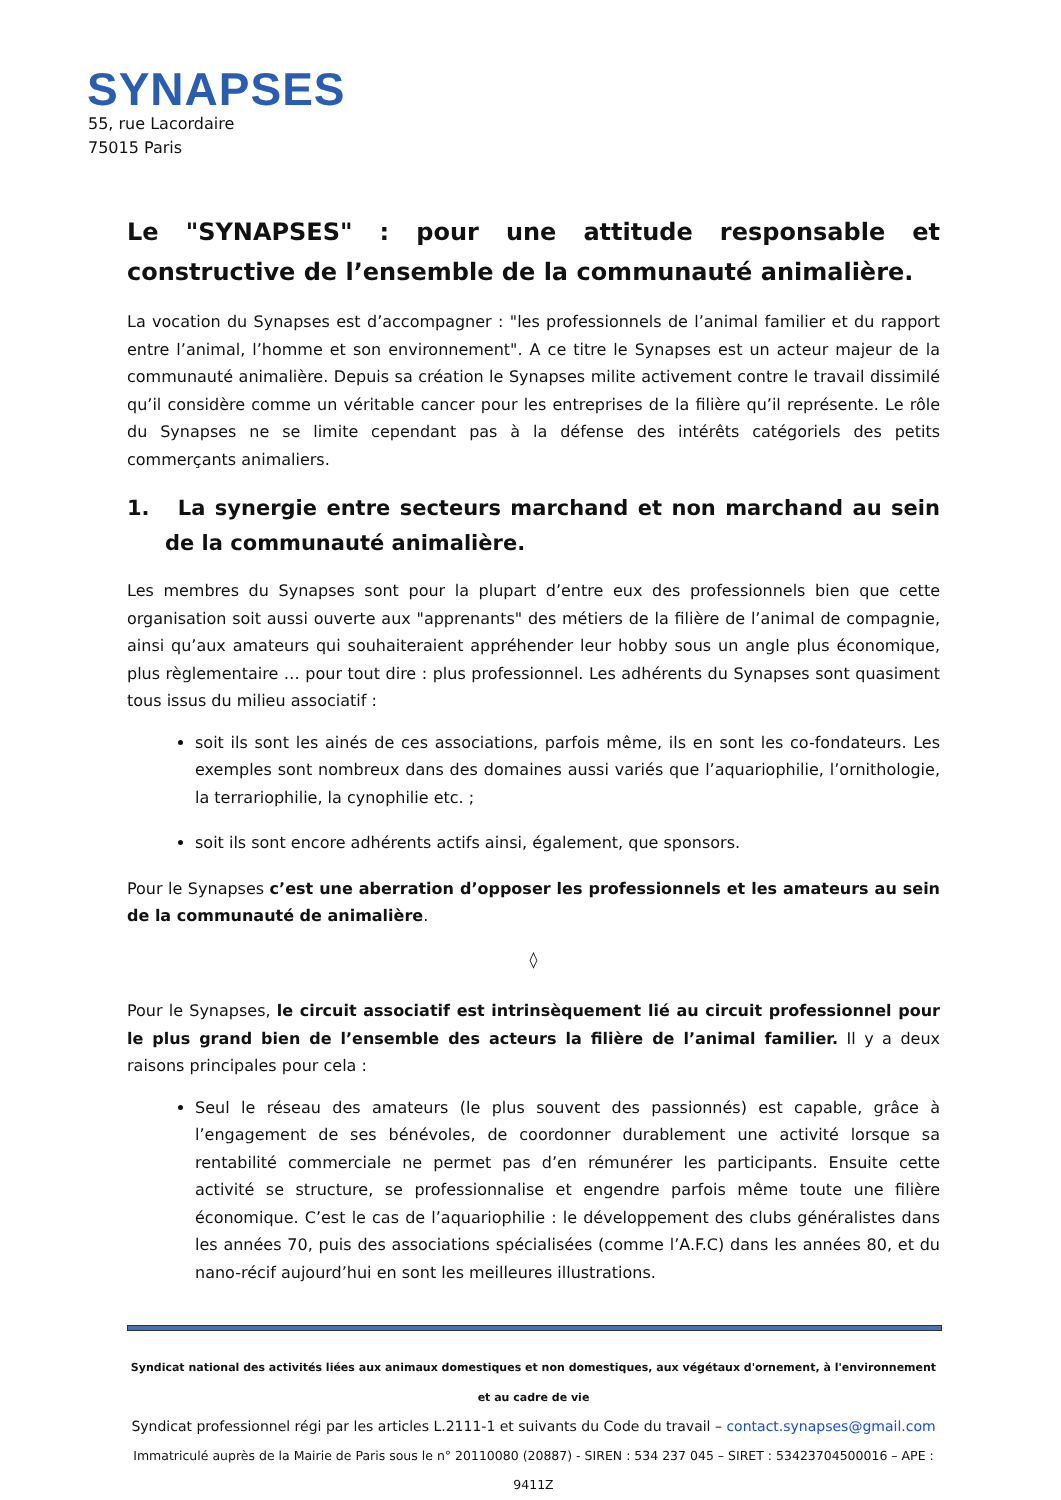SYNAPSES
55, rue Lacordaire
75015 Paris
Le "SYNAPSES" : pour une attitude responsable et constructive de l’ensemble de la communauté animalière.
La vocation du Synapses est d’accompagner : "les professionnels de l’animal familier et du rapport entre l’animal, l’homme et son environnement". A ce titre le Synapses est un acteur majeur de la communauté animalière. Depuis sa création le Synapses milite activement contre le travail dissimilé qu’il considère comme un véritable cancer pour les entreprises de la filière qu’il représente. Le rôle du Synapses ne se limite cependant pas à la défense des intérêts catégoriels des petits commerçants animaliers.
1. La synergie entre secteurs marchand et non marchand au sein de la communauté animalière.
Les membres du Synapses sont pour la plupart d’entre eux des professionnels bien que cette organisation soit aussi ouverte aux "apprenants" des métiers de la filière de l’animal de compagnie, ainsi qu’aux amateurs qui souhaiteraient appréhender leur hobby sous un angle plus économique, plus règlementaire … pour tout dire : plus professionnel. Les adhérents du Synapses sont quasiment tous issus du milieu associatif :
soit ils sont les ainés de ces associations, parfois même, ils en sont les co-fondateurs. Les exemples sont nombreux dans des domaines aussi variés que l’aquariophilie, l’ornithologie, la terrariophilie, la cynophilie etc. ;
soit ils sont encore adhérents actifs ainsi, également, que sponsors.
Pour le Synapses c’est une aberration d’opposer les professionnels et les amateurs au sein de la communauté de animalière.
◊
Pour le Synapses, le circuit associatif est intrinsèquement lié au circuit professionnel pour le plus grand bien de l’ensemble des acteurs la filière de l’animal familier. Il y a deux raisons principales pour cela :
Seul le réseau des amateurs (le plus souvent des passionnés) est capable, grâce à l’engagement de ses bénévoles, de coordonner durablement une activité lorsque sa rentabilité commerciale ne permet pas d’en rémunérer les participants. Ensuite cette activité se structure, se professionnalise et engendre parfois même toute une filière économique. C’est le cas de l’aquariophilie : le développement des clubs généralistes dans les années 70, puis des associations spécialisées (comme l’A.F.C) dans les années 80, et du nano-récif aujourd’hui en sont les meilleures illustrations.
Syndicat national des activités liées aux animaux domestiques et non domestiques, aux végétaux d'ornement, à l'environnement et au cadre de vie
Syndicat professionnel régi par les articles L.2111-1 et suivants du Code du travail – contact.synapses@gmail.com
Immatriculé auprès de la Mairie de Paris sous le n° 20110080 (20887) - SIREN : 534 237 045 – SIRET : 53423704500016 – APE : 9411Z